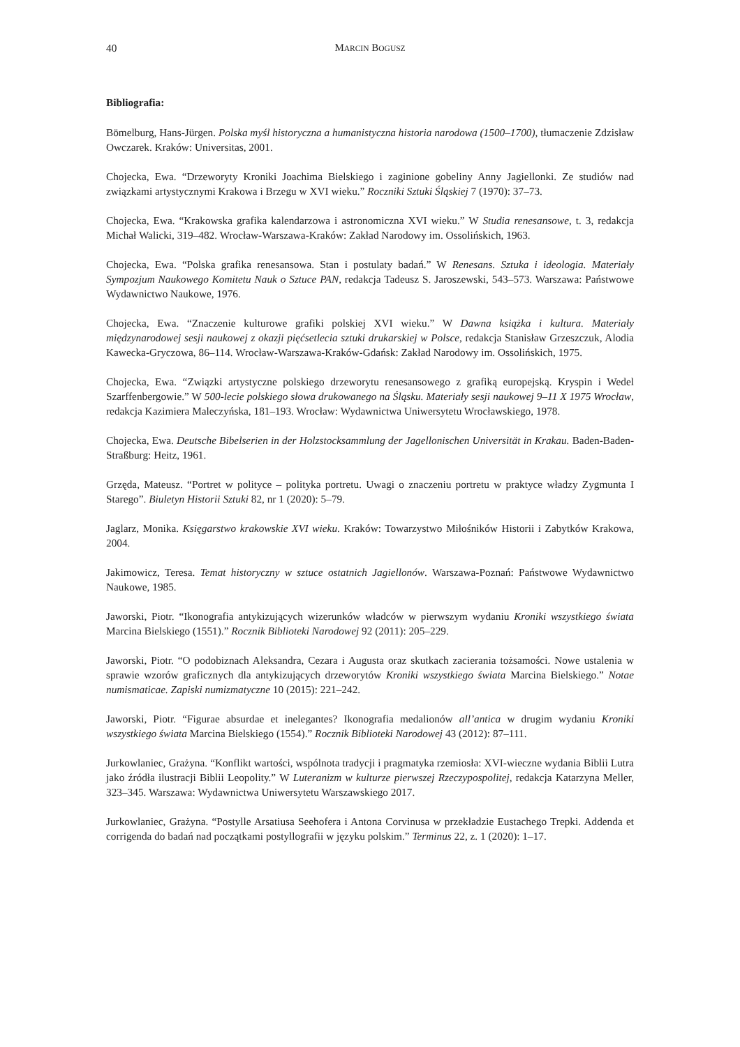40 MARCIN BOGUSZ
Bibliografia:
Bömelburg, Hans-Jürgen. Polska myśl historyczna a humanistyczna historia narodowa (1500–1700), tłumaczenie Zdzisław Owczarek. Kraków: Universitas, 2001.
Chojecka, Ewa. “Drzeworyty Kroniki Joachima Bielskiego i zaginione gobeliny Anny Jagiellonki. Ze studiów nad związkami artystycznymi Krakowa i Brzegu w XVI wieku.” Roczniki Sztuki Śląskiej 7 (1970): 37–73.
Chojecka, Ewa. “Krakowska grafika kalendarzowa i astronomiczna XVI wieku.” W Studia renesansowe, t. 3, redakcja Michał Walicki, 319–482. Wrocław-Warszawa-Kraków: Zakład Narodowy im. Ossolińskich, 1963.
Chojecka, Ewa. “Polska grafika renesansowa. Stan i postulaty badań.” W Renesans. Sztuka i ideologia. Materiały Sympozjum Naukowego Komitetu Nauk o Sztuce PAN, redakcja Tadeusz S. Jaroszewski, 543–573. Warszawa: Państwowe Wydawnictwo Naukowe, 1976.
Chojecka, Ewa. “Znaczenie kulturowe grafiki polskiej XVI wieku.” W Dawna książka i kultura. Materiały międzynarodowej sesji naukowej z okazji pięćsetlecia sztuki drukarskiej w Polsce, redakcja Stanisław Grzeszczuk, Alodia Kawecka-Gryczowa, 86–114. Wrocław-Warszawa-Kraków-Gdańsk: Zakład Narodowy im. Ossolińskich, 1975.
Chojecka, Ewa. “Związki artystyczne polskiego drzeworytu renesansowego z grafiką europejską. Kryspin i Wedel Szarffenbergowie.” W 500-lecie polskiego słowa drukowanego na Śląsku. Materiały sesji naukowej 9–11 X 1975 Wrocław, redakcja Kazimiera Maleczyńska, 181–193. Wrocław: Wydawnictwa Uniwersytetu Wrocławskiego, 1978.
Chojecka, Ewa. Deutsche Bibelserien in der Holzstocksammlung der Jagellonischen Universität in Krakau. Baden-Baden-Straßburg: Heitz, 1961.
Grzęda, Mateusz. “Portret w polityce – polityka portretu. Uwagi o znaczeniu portretu w praktyce władzy Zygmunta I Starego”. Biuletyn Historii Sztuki 82, nr 1 (2020): 5–79.
Jaglarz, Monika. Księgarstwo krakowskie XVI wieku. Kraków: Towarzystwo Miłośników Historii i Zabytków Krakowa, 2004.
Jakimowicz, Teresa. Temat historyczny w sztuce ostatnich Jagiellonów. Warszawa-Poznań: Państwowe Wydawnictwo Naukowe, 1985.
Jaworski, Piotr. “Ikonografia antykizujących wizerunków władców w pierwszym wydaniu Kroniki wszystkiego świata Marcina Bielskiego (1551).” Rocznik Biblioteki Narodowej 92 (2011): 205–229.
Jaworski, Piotr. “O podobiznach Aleksandra, Cezara i Augusta oraz skutkach zacierania tożsamości. Nowe ustalenia w sprawie wzorów graficznych dla antykizujących drzeworytów Kroniki wszystkiego świata Marcina Bielskiego.” Notae numismaticae. Zapiski numizmatyczne 10 (2015): 221–242.
Jaworski, Piotr. “Figurae absurdae et inelegantes? Ikonografia medalionów all’antica w drugim wydaniu Kroniki wszystkiego świata Marcina Bielskiego (1554).” Rocznik Biblioteki Narodowej 43 (2012): 87–111.
Jurkowlaniec, Grażyna. “Konflikt wartości, wspólnota tradycji i pragmatyka rzemiosła: XVI-wieczne wydania Biblii Lutra jako źródła ilustracji Biblii Leopolity.” W Luteranizm w kulturze pierwszej Rzeczypospolitej, redakcja Katarzyna Meller, 323–345. Warszawa: Wydawnictwa Uniwersytetu Warszawskiego 2017.
Jurkowlaniec, Grażyna. “Postylle Arsatiusa Seehofera i Antona Corvinusa w przekładzie Eustachego Trepki. Addenda et corrigenda do badań nad początkami postyllografii w języku polskim.” Terminus 22, z. 1 (2020): 1–17.